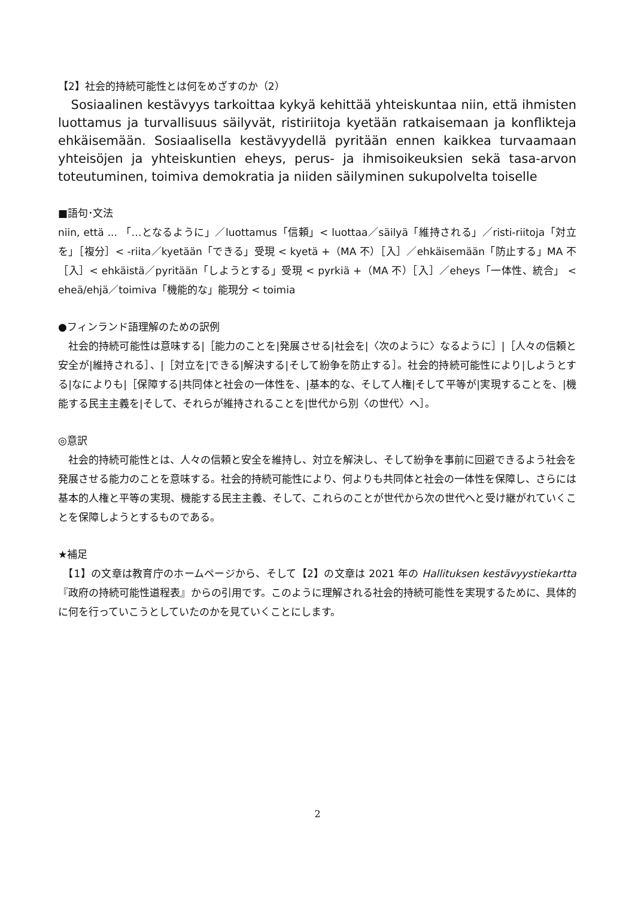【2】社会的持続可能性とは何をめざすのか（2）
　Sosiaalinen kestävyys tarkoittaa kykyä kehittää yhteiskuntaa niin, että ihmisten luottamus ja turvallisuus säilyvät, ristiriitoja kyetään ratkaisemaan ja konflikteja ehkäisemään. Sosiaalisella kestävyydellä pyritään ennen kaikkea turvaamaan yhteisöjen ja yhteiskuntien eheys, perus- ja ihmisoikeuksien sekä tasa-arvon toteutuminen, toimiva demokratia ja niiden säilyminen sukupolvelta toiselle
■語句･文法
niin, että ... 「…となるように」／luottamus「信頼」< luottaa／säilyä「維持される」／risti-riitoja「対立を」［複分］< -riita／kyetään「できる」受現 < kyetä +（MA 不）［入］／ehkäisemään「防止する」MA 不［入］< ehkäistä／pyritään「しようとする」受現 < pyrkiä +（MA 不）［入］／eheys「一体性、統合」 < eheä/ehjä／toimiva「機能的な」能現分 < toimia
●フィンランド語理解のための訳例
　社会的持続可能性は意味する|［能力のことを|発展させる|社会を|〈次のように〉なるように］|［人々の信頼と安全が|維持される］、|［対立を|できる|解決する|そして紛争を防止する］。社会的持続可能性により|しようとする|なによりも|［保障する|共同体と社会の一体性を、|基本的な、そして人権|そして平等が|実現することを、|機能する民主主義を|そして、それらが維持されることを|世代から別〈の世代〉へ］。
◎意訳
　社会的持続可能性とは、人々の信頼と安全を維持し、対立を解決し、そして紛争を事前に回避できるよう社会を発展させる能力のことを意味する。社会的持続可能性により、何よりも共同体と社会の一体性を保障し、さらには基本的人権と平等の実現、機能する民主主義、そして、これらのことが世代から次の世代へと受け継がれていくことを保障しようとするものである。
★補足
　【1】の文章は教育庁のホームページから、そして【2】の文章は 2021 年の Hallituksen kestävyystiekartta『政府の持続可能性道程表』からの引用です。このように理解される社会的持続可能性を実現するために、具体的に何を行っていこうとしていたのかを見ていくことにします。
2